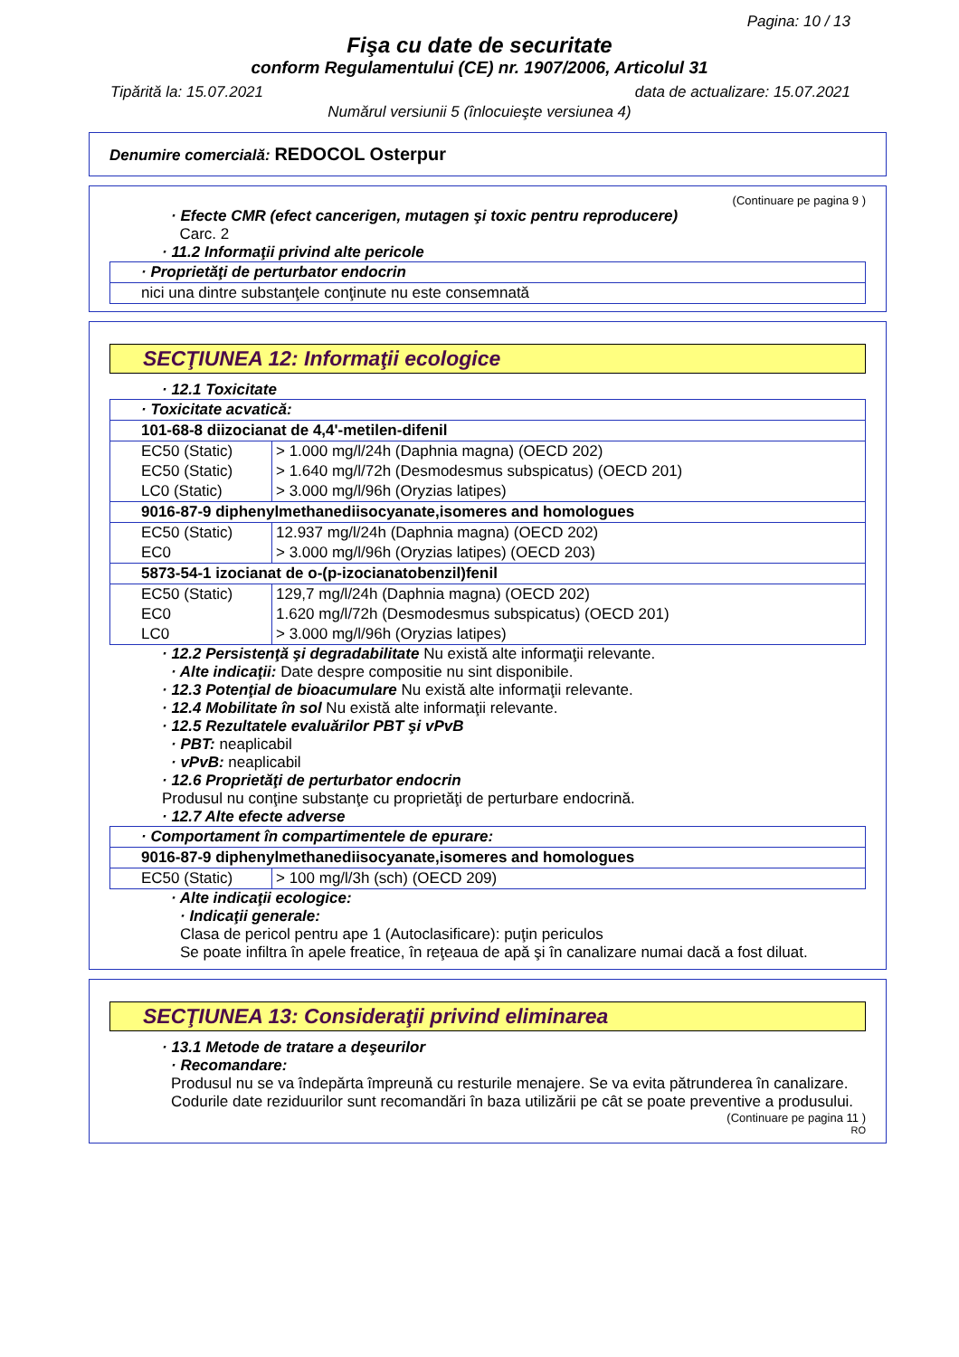Pagina: 10 / 13
Fişa cu date de securitate
conform Regulamentului (CE) nr. 1907/2006, Articolul 31
Tipărită la: 15.07.2021 data de actualizare: 15.07.2021
Numărul versiunii 5 (înlocuieşte versiunea 4)
Denumire comercială: REDOCOL Osterpur
(Continuare pe pagina 9 )
· Efecte CMR (efect cancerigen, mutagen şi toxic pentru reproducere)
Carc. 2
· 11.2 Informaţii privind alte pericole
| · Proprietăţi de perturbator endocrin |
| nici una dintre substanţele conţinute nu este consemnată |
SECŢIUNEA 12: Informaţii ecologice
· 12.1 Toxicitate
| · Toxicitate acvatică: | |
| 101-68-8 diizocianat de 4,4'-metilen-difenil | |
| EC50 (Static) | > 1.000 mg/l/24h (Daphnia magna) (OECD 202) |
| EC50 (Static) | > 1.640 mg/l/72h (Desmodesmus subspicatus) (OECD 201) |
| LC0 (Static) | > 3.000 mg/l/96h (Oryzias latipes) |
| 9016-87-9 diphenylmethanediisocyanate,isomeres and homologues | |
| EC50 (Static) | 12.937 mg/l/24h (Daphnia magna) (OECD 202) |
| EC0 | > 3.000 mg/l/96h (Oryzias latipes) (OECD 203) |
| 5873-54-1 izocianat de o-(p-izocianatobenzil)fenil | |
| EC50 (Static) | 129,7 mg/l/24h (Daphnia magna) (OECD 202) |
| EC0 | 1.620 mg/l/72h (Desmodesmus subspicatus) (OECD 201) |
| LC0 | > 3.000 mg/l/96h (Oryzias latipes) |
· 12.2 Persistenţă şi degradabilitate Nu există alte informaţii relevante.
· Alte indicaţii: Date despre compositie nu sint disponibile.
· 12.3 Potenţial de bioacumulare Nu există alte informaţii relevante.
· 12.4 Mobilitate în sol Nu există alte informaţii relevante.
· 12.5 Rezultatele evaluărilor PBT şi vPvB
· PBT: neaplicabil
· vPvB: neaplicabil
· 12.6 Proprietăţi de perturbator endocrin
Produsul nu conţine substanţe cu proprietăţi de perturbare endocrină.
· 12.7 Alte efecte adverse
| · Comportament în compartimentele de epurare: | |
| 9016-87-9 diphenylmethanediisocyanate,isomeres and homologues | |
| EC50 (Static) | > 100 mg/l/3h (sch) (OECD 209) |
· Alte indicaţii ecologice:
· Indicaţii generale:
Clasa de pericol pentru ape 1 (Autoclasificare): puţin periculos
Se poate infiltra în apele freatice, în reţeaua de apă şi în canalizare numai dacă a fost diluat.
SECŢIUNEA 13: Consideraţii privind eliminarea
· 13.1 Metode de tratare a deşeurilor
· Recomandare:
Produsul nu se va îndepărta împreună cu resturile menajere. Se va evita pătrunderea în canalizare.
Codurile date reziduurilor sunt recomandări în baza utilizării pe cât se poate preventive a produsului.
(Continuare pe pagina 11 )
RO